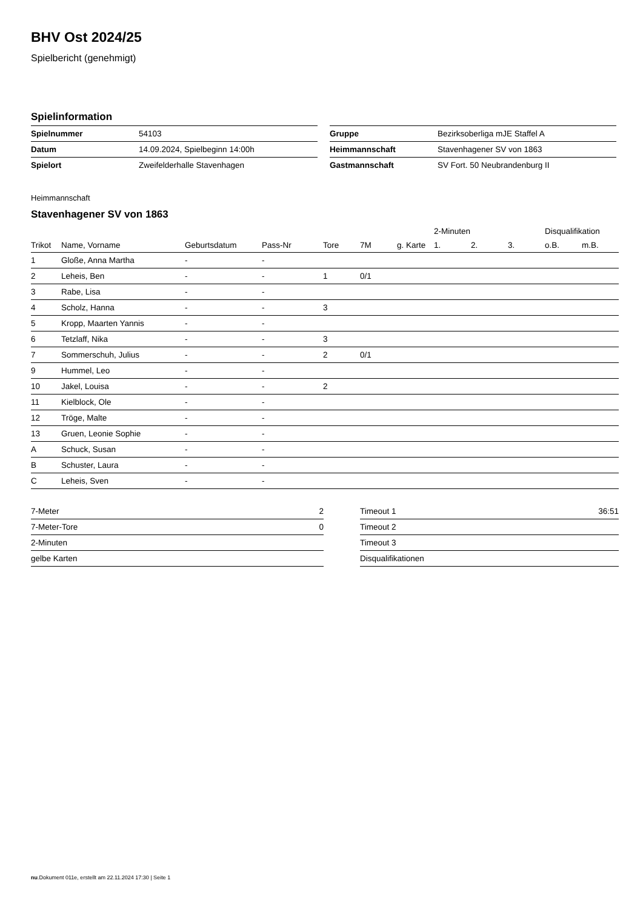BHV Ost 2024/25
Spielbericht (genehmigt)
Spielinformation
| Spielnummer | 54103 |
| Datum | 14.09.2024, Spielbeginn 14:00h |
| Spielort | Zweifelderhalle Stavenhagen |
| Gruppe | Bezirksoberliga mJE Staffel A |
| Heimmannschaft | Stavenhagener SV von 1863 |
| Gastmannschaft | SV Fort. 50 Neubrandenburg II |
Heimmannschaft
Stavenhagener SV von 1863
| | | | | | | | 2-Minuten | | | Disqualifikation | |
| --- | --- | --- | --- | --- | --- | --- | --- | --- | --- | --- | --- |
| Trikot | Name, Vorname | Geburtsdatum | Pass-Nr | Tore | 7M | g. Karte | 1. | 2. | 3. | o.B. | m.B. |
| 1 | Gloße, Anna Martha | - | - | | | | | | | | |
| 2 | Leheis, Ben | - | - | 1 | 0/1 | | | | | | |
| 3 | Rabe, Lisa | - | - | | | | | | | | |
| 4 | Scholz, Hanna | - | - | 3 | | | | | | | |
| 5 | Kropp, Maarten Yannis | - | - | | | | | | | | |
| 6 | Tetzlaff, Nika | - | - | 3 | | | | | | | |
| 7 | Sommerschuh, Julius | - | - | 2 | 0/1 | | | | | | |
| 9 | Hummel, Leo | - | - | | | | | | | | |
| 10 | Jakel, Louisa | - | - | 2 | | | | | | | |
| 11 | Kielblock, Ole | - | - | | | | | | | | |
| 12 | Tröge, Malte | - | - | | | | | | | | |
| 13 | Gruen, Leonie Sophie | - | - | | | | | | | | |
| A | Schuck, Susan | - | - | | | | | | | | |
| B | Schuster, Laura | - | - | | | | | | | | |
| C | Leheis, Sven | - | - | | | | | | | | |
| 7-Meter | 2 |
| 7-Meter-Tore | 0 |
| 2-Minuten | |
| gelbe Karten | |
| Timeout 1 | 36:51 |
| Timeout 2 | |
| Timeout 3 | |
| Disqualifikationen | |
nu.Dokument 011e, erstellt am 22.11.2024 17:30 | Seite 1